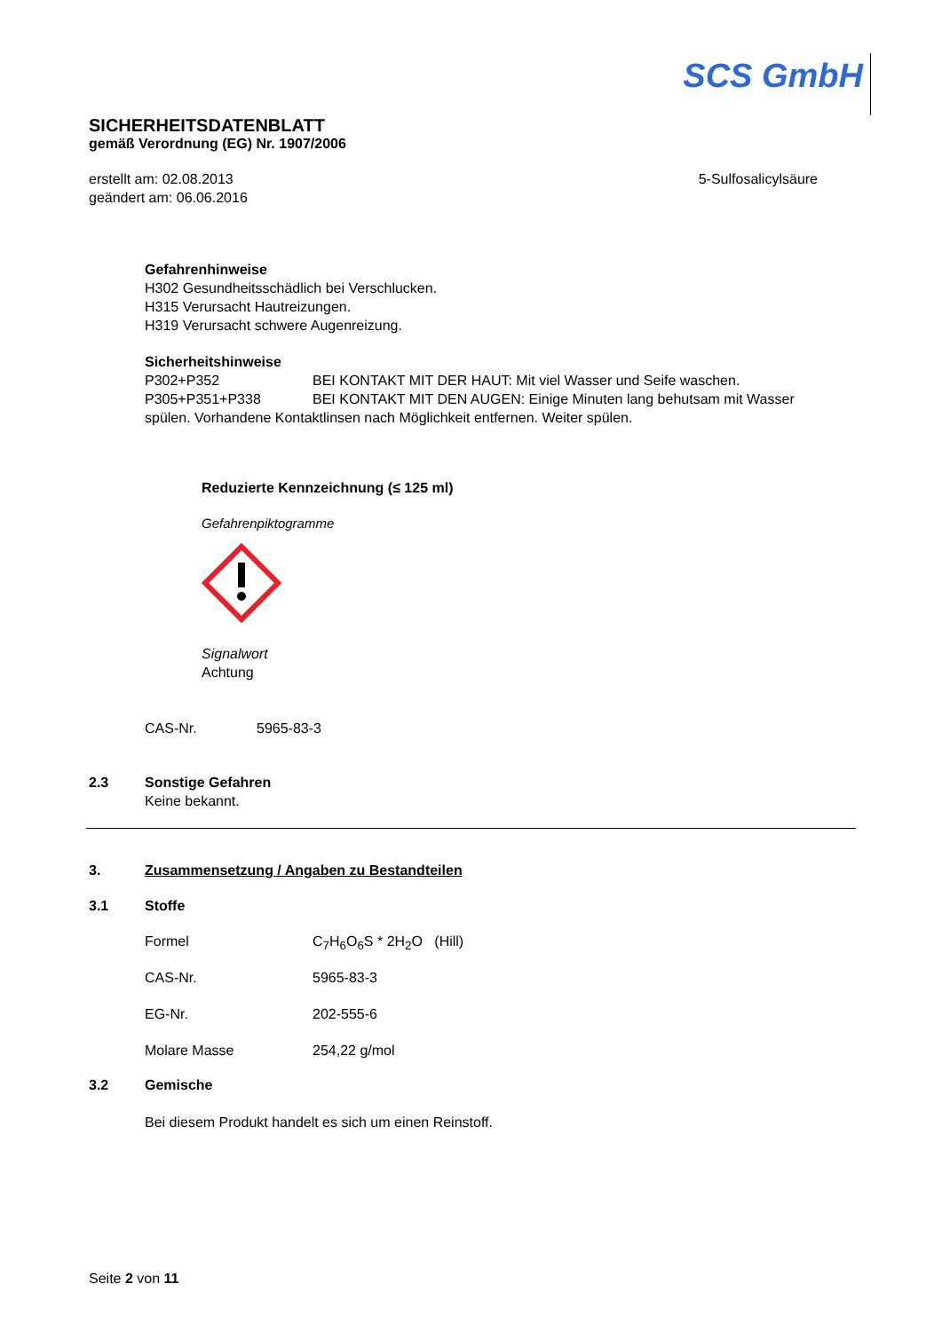SCS GmbH
SICHERHEITSDATENBLATT
gemäß Verordnung (EG) Nr. 1907/2006
erstellt am: 02.08.2013
geändert am: 06.06.2016
5-Sulfosalicylsäure
Gefahrenhinweise
H302 Gesundheitsschädlich bei Verschlucken.
H315 Verursacht Hautreizungen.
H319 Verursacht schwere Augenreizung.
Sicherheitshinweise
| P302+P352 | BEI KONTAKT MIT DER HAUT: Mit viel Wasser und Seife waschen. |
| P305+P351+P338 | BEI KONTAKT MIT DEN AUGEN: Einige Minuten lang behutsam mit Wasser |
spülen. Vorhandene Kontaktlinsen nach Möglichkeit entfernen. Weiter spülen.
Reduzierte Kennzeichnung (≤ 125 ml)
Gefahrenpiktogramme
Signalwort
Achtung
| CAS-Nr. | 5965-83-3 |
| 2.3 | Sonstige Gefahren Keine bekannt. |
| 3. | Zusammensetzung / Angaben zu Bestandteilen |
| 3.1 | Stoffe |
| Formel | C<sub>7</sub>H<sub>6</sub>O<sub>6</sub>S * 2H<sub>2</sub>O (Hill) |
| CAS-Nr. | 5965-83-3 |
| EG-Nr. | 202-555-6 |
| Molare Masse | 254,22 g/mol |
| 3.2 | Gemische |
Bei diesem Produkt handelt es sich um einen Reinstoff.
Seite 2 von 11